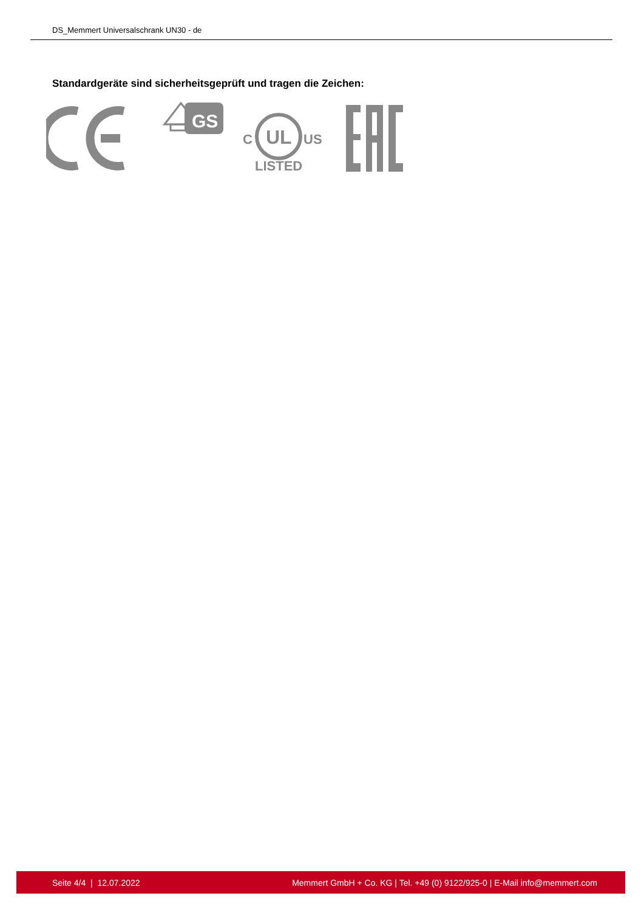DS_Memmert Universalschrank UN30 - de
Standardgeräte sind sicherheitsgeprüft und tragen die Zeichen:
GS
UL
C
US
LISTED
Seite 4/4 | 12.07.2022 Memmert GmbH + Co. KG | Tel. +49 (0) 9122/925-0 | E-Mail info@memmert.com